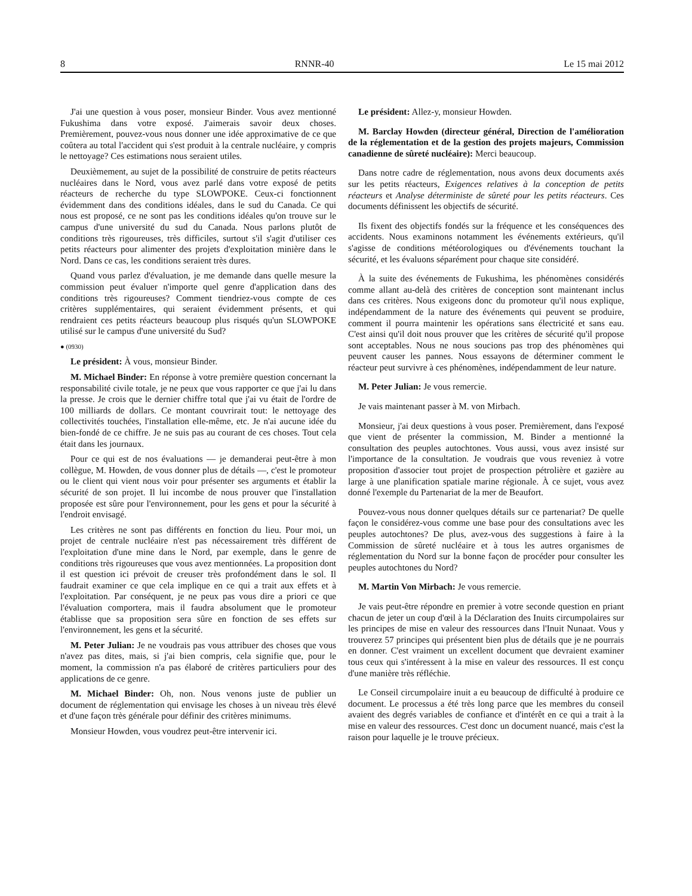8 RNNR-40 Le 15 mai 2012
J'ai une question à vous poser, monsieur Binder. Vous avez mentionné Fukushima dans votre exposé. J'aimerais savoir deux choses. Premièrement, pouvez-vous nous donner une idée approximative de ce que coûtera au total l'accident qui s'est produit à la centrale nucléaire, y compris le nettoyage? Ces estimations nous seraient utiles.
Deuxièmement, au sujet de la possibilité de construire de petits réacteurs nucléaires dans le Nord, vous avez parlé dans votre exposé de petits réacteurs de recherche du type SLOWPOKE. Ceux-ci fonctionnent évidemment dans des conditions idéales, dans le sud du Canada. Ce qui nous est proposé, ce ne sont pas les conditions idéales qu'on trouve sur le campus d'une université du sud du Canada. Nous parlons plutôt de conditions très rigoureuses, très difficiles, surtout s'il s'agit d'utiliser ces petits réacteurs pour alimenter des projets d'exploitation minière dans le Nord. Dans ce cas, les conditions seraient très dures.
Quand vous parlez d'évaluation, je me demande dans quelle mesure la commission peut évaluer n'importe quel genre d'application dans des conditions très rigoureuses? Comment tiendriez-vous compte de ces critères supplémentaires, qui seraient évidemment présents, et qui rendraient ces petits réacteurs beaucoup plus risqués qu'un SLOWPOKE utilisé sur le campus d'une université du Sud?
● (0930)
Le président: À vous, monsieur Binder.
M. Michael Binder: En réponse à votre première question concernant la responsabilité civile totale, je ne peux que vous rapporter ce que j'ai lu dans la presse. Je crois que le dernier chiffre total que j'ai vu était de l'ordre de 100 milliards de dollars. Ce montant couvrirait tout: le nettoyage des collectivités touchées, l'installation elle-même, etc. Je n'ai aucune idée du bien-fondé de ce chiffre. Je ne suis pas au courant de ces choses. Tout cela était dans les journaux.
Pour ce qui est de nos évaluations — je demanderai peut-être à mon collègue, M. Howden, de vous donner plus de détails —, c'est le promoteur ou le client qui vient nous voir pour présenter ses arguments et établir la sécurité de son projet. Il lui incombe de nous prouver que l'installation proposée est sûre pour l'environnement, pour les gens et pour la sécurité à l'endroit envisagé.
Les critères ne sont pas différents en fonction du lieu. Pour moi, un projet de centrale nucléaire n'est pas nécessairement très différent de l'exploitation d'une mine dans le Nord, par exemple, dans le genre de conditions très rigoureuses que vous avez mentionnées. La proposition dont il est question ici prévoit de creuser très profondément dans le sol. Il faudrait examiner ce que cela implique en ce qui a trait aux effets et à l'exploitation. Par conséquent, je ne peux pas vous dire a priori ce que l'évaluation comportera, mais il faudra absolument que le promoteur établisse que sa proposition sera sûre en fonction de ses effets sur l'environnement, les gens et la sécurité.
M. Peter Julian: Je ne voudrais pas vous attribuer des choses que vous n'avez pas dites, mais, si j'ai bien compris, cela signifie que, pour le moment, la commission n'a pas élaboré de critères particuliers pour des applications de ce genre.
M. Michael Binder: Oh, non. Nous venons juste de publier un document de réglementation qui envisage les choses à un niveau très élevé et d'une façon très générale pour définir des critères minimums.
Monsieur Howden, vous voudrez peut-être intervenir ici.
Le président: Allez-y, monsieur Howden.
M. Barclay Howden (directeur général, Direction de l'amélioration de la réglementation et de la gestion des projets majeurs, Commission canadienne de sûreté nucléaire): Merci beaucoup.
Dans notre cadre de réglementation, nous avons deux documents axés sur les petits réacteurs, Exigences relatives à la conception de petits réacteurs et Analyse déterministe de sûreté pour les petits réacteurs. Ces documents définissent les objectifs de sécurité.
Ils fixent des objectifs fondés sur la fréquence et les conséquences des accidents. Nous examinons notamment les événements extérieurs, qu'il s'agisse de conditions météorologiques ou d'événements touchant la sécurité, et les évaluons séparément pour chaque site considéré.
À la suite des événements de Fukushima, les phénomènes considérés comme allant au-delà des critères de conception sont maintenant inclus dans ces critères. Nous exigeons donc du promoteur qu'il nous explique, indépendamment de la nature des événements qui peuvent se produire, comment il pourra maintenir les opérations sans électricité et sans eau. C'est ainsi qu'il doit nous prouver que les critères de sécurité qu'il propose sont acceptables. Nous ne nous soucions pas trop des phénomènes qui peuvent causer les pannes. Nous essayons de déterminer comment le réacteur peut survivre à ces phénomènes, indépendamment de leur nature.
M. Peter Julian: Je vous remercie.
Je vais maintenant passer à M. von Mirbach.
Monsieur, j'ai deux questions à vous poser. Premièrement, dans l'exposé que vient de présenter la commission, M. Binder a mentionné la consultation des peuples autochtones. Vous aussi, vous avez insisté sur l'importance de la consultation. Je voudrais que vous reveniez à votre proposition d'associer tout projet de prospection pétrolière et gazière au large à une planification spatiale marine régionale. À ce sujet, vous avez donné l'exemple du Partenariat de la mer de Beaufort.
Pouvez-vous nous donner quelques détails sur ce partenariat? De quelle façon le considérez-vous comme une base pour des consultations avec les peuples autochtones? De plus, avez-vous des suggestions à faire à la Commission de sûreté nucléaire et à tous les autres organismes de réglementation du Nord sur la bonne façon de procéder pour consulter les peuples autochtones du Nord?
M. Martin Von Mirbach: Je vous remercie.
Je vais peut-être répondre en premier à votre seconde question en priant chacun de jeter un coup d'œil à la Déclaration des Inuits circumpolaires sur les principes de mise en valeur des ressources dans l'Inuit Nunaat. Vous y trouverez 57 principes qui présentent bien plus de détails que je ne pourrais en donner. C'est vraiment un excellent document que devraient examiner tous ceux qui s'intéressent à la mise en valeur des ressources. Il est conçu d'une manière très réfléchie.
Le Conseil circumpolaire inuit a eu beaucoup de difficulté à produire ce document. Le processus a été très long parce que les membres du conseil avaient des degrés variables de confiance et d'intérêt en ce qui a trait à la mise en valeur des ressources. C'est donc un document nuancé, mais c'est la raison pour laquelle je le trouve précieux.